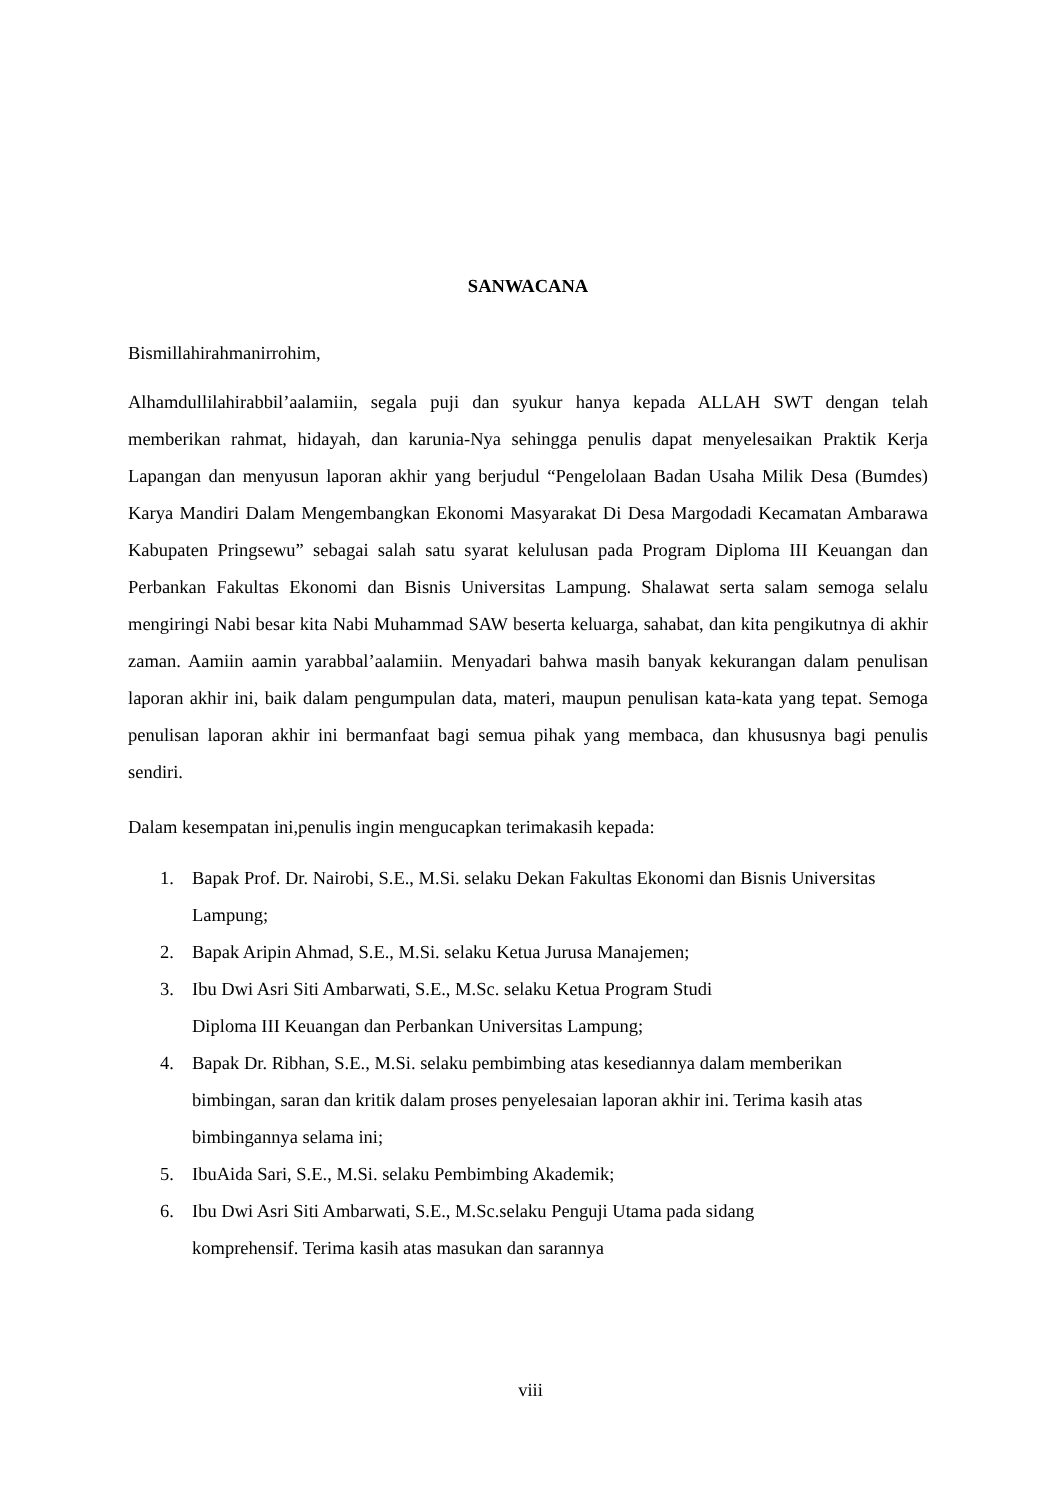SANWACANA
Bismillahirahmanirrohim,
Alhamdullilahirabbil’aalamiin, segala puji dan syukur hanya kepada ALLAH SWT dengan telah memberikan rahmat, hidayah, dan karunia-Nya sehingga penulis dapat menyelesaikan Praktik Kerja Lapangan dan menyusun laporan akhir yang berjudul “Pengelolaan Badan Usaha Milik Desa (Bumdes) Karya Mandiri Dalam Mengembangkan Ekonomi Masyarakat Di Desa Margodadi Kecamatan Ambarawa Kabupaten Pringsewu” sebagai salah satu syarat kelulusan pada Program Diploma III Keuangan dan Perbankan Fakultas Ekonomi dan Bisnis Universitas Lampung. Shalawat serta salam semoga selalu mengiringi Nabi besar kita Nabi Muhammad SAW beserta keluarga, sahabat, dan kita pengikutnya di akhir zaman. Aamiin aamin yarabbal’aalamiin. Menyadari bahwa masih banyak kekurangan dalam penulisan laporan akhir ini, baik dalam pengumpulan data, materi, maupun penulisan kata-kata yang tepat. Semoga penulisan laporan akhir ini bermanfaat bagi semua pihak yang membaca, dan khususnya bagi penulis sendiri.
Dalam kesempatan ini,penulis ingin mengucapkan terimakasih kepada:
1. Bapak Prof. Dr. Nairobi, S.E., M.Si. selaku Dekan Fakultas Ekonomi dan Bisnis Universitas Lampung;
2. Bapak Aripin Ahmad, S.E., M.Si. selaku Ketua Jurusa Manajemen;
3. Ibu Dwi Asri Siti Ambarwati, S.E., M.Sc. selaku Ketua Program Studi
Diploma III Keuangan dan Perbankan Universitas Lampung;
4. Bapak Dr. Ribhan, S.E., M.Si. selaku pembimbing atas kesediannya dalam memberikan bimbingan, saran dan kritik dalam proses penyelesaian laporan akhir ini. Terima kasih atas bimbingannya selama ini;
5. IbuAida Sari, S.E., M.Si. selaku Pembimbing Akademik;
6. Ibu Dwi Asri Siti Ambarwati, S.E., M.Sc.selaku Penguji Utama pada sidang
komprehensif. Terima kasih atas masukan dan sarannya
viii